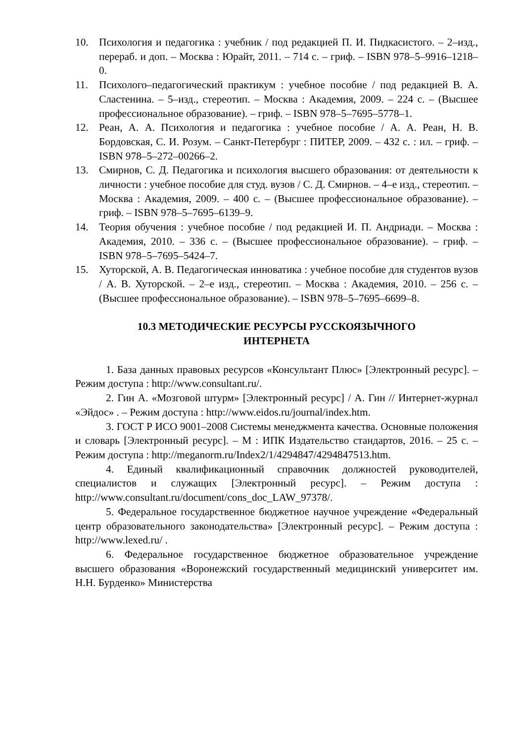10. Психология и педагогика : учебник / под редакцией П. И. Пидкасистого. – 2–изд., перераб. и доп. – Москва : Юрайт, 2011. – 714 с. – гриф. – ISBN 978–5–9916–1218–0.
11. Психолого–педагогический практикум : учебное пособие / под редакцией В. А. Сластенина. – 5–изд., стереотип. – Москва : Академия, 2009. – 224 с. – (Высшее профессиональное образование). – гриф. – ISBN 978–5–7695–5778–1.
12. Реан, А. А. Психология и педагогика : учебное пособие / А. А. Реан, Н. В. Бордовская, С. И. Розум. – Санкт-Петербург : ПИТЕР, 2009. – 432 с. : ил. – гриф. – ISBN 978–5–272–00266–2.
13. Смирнов, С. Д. Педагогика и психология высшего образования: от деятельности к личности : учебное пособие для студ. вузов / С. Д. Смирнов. – 4–е изд., стереотип. – Москва : Академия, 2009. – 400 с. – (Высшее профессиональное образование). – гриф. – ISBN 978–5–7695–6139–9.
14. Теория обучения : учебное пособие / под редакцией И. П. Андриади. – Москва : Академия, 2010. – 336 с. – (Высшее профессиональное образование). – гриф. – ISBN 978–5–7695–5424–7.
15. Хуторской, А. В. Педагогическая инноватика : учебное пособие для студентов вузов / А. В. Хуторской. – 2–е изд., стереотип. – Москва : Академия, 2010. – 256 с. – (Высшее профессиональное образование). – ISBN 978–5–7695–6699–8.
10.3 МЕТОДИЧЕСКИЕ РЕСУРСЫ РУССКОЯЗЫЧНОГО
ИНТЕРНЕТА
1. База данных правовых ресурсов «Консультант Плюс» [Электронный ресурс]. – Режим доступа : http://www.consultant.ru/.
2. Гин А. «Мозговой штурм» [Электронный ресурс] / А. Гин // Интернет-журнал «Эйдос» . – Режим доступа : http://www.eidos.ru/journal/index.htm.
3. ГОСТ Р ИСО 9001–2008 Системы менеджмента качества. Основные положения и словарь [Электронный ресурс]. – М : ИПК Издательство стандартов, 2016. – 25 с. – Режим доступа : http://meganorm.ru/Index2/1/4294847/4294847513.htm.
4. Единый квалификационный справочник должностей руководителей, специалистов и служащих [Электронный ресурс]. – Режим доступа : http://www.consultant.ru/document/cons_doc_LAW_97378/.
5. Федеральное государственное бюджетное научное учреждение «Федеральный центр образовательного законодательства» [Электронный ресурс]. – Режим доступа : http://www.lexed.ru/ .
6. Федеральное государственное бюджетное образовательное учреждение высшего образования «Воронежский государственный медицинский университет им. Н.Н. Бурденко» Министерства